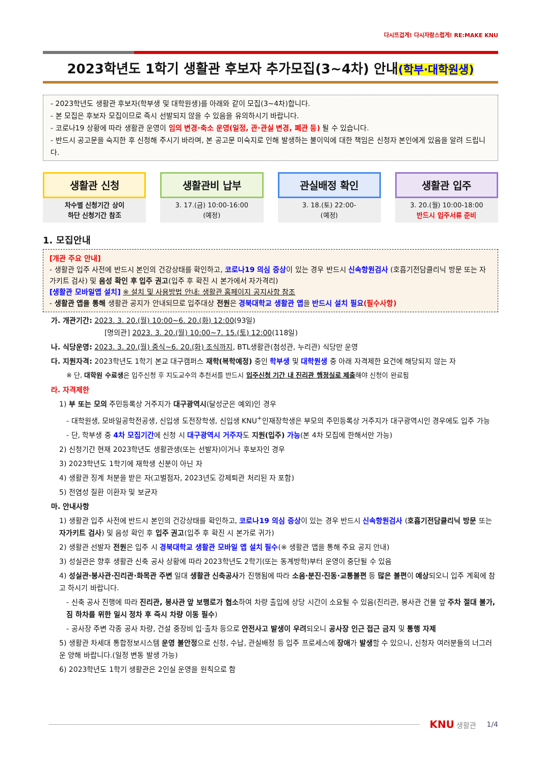다시뜨겁게! 다시자랑스럽게! RE:MAKE KNU
2023학년도 1학기 생활관 후보자 추가모집(3~4차) 안내(학부·대학원생)
- 2023학년도 생활관 후보자(학부생 및 대학원생)를 아래와 같이 모집(3~4차)합니다.
- 본 모집은 후보자 모집이므로 즉시 선발되지 않을 수 있음을 유의하시기 바랍니다.
- 코로나19 상황에 따라 생활관 운영이 임의 변경·축소 운영(일정, 관·관실 변경, 폐관 등) 될 수 있습니다.
- 반드시 공고문을 숙지한 후 신청해 주시기 바라며, 본 공고문 미숙지로 인해 발생하는 불이익에 대한 책임은 신청자 본인에게 있음을 알려 드립니다.
생활관 신청
차수별 신청기간 상이
하단 신청기간 참조
생활관비 납부
3. 17.(금) 10:00-16:00
(예정)
관실배정 확인
3. 18.(토) 22:00-
(예정)
생활관 입주
3. 20.(월) 10:00-18:00
반드시 입주서류 준비
1. 모집안내
[개관 주요 안내]
- 생활관 입주 사전에 반드시 본인의 건강상태를 확인하고, 코로나19 의심 증상이 있는 경우 반드시 신속항원검사 (호흡기전담클리닉 방문 또는 자가키트 검사) 및 음성 확인 후 입주 권고(입주 후 확진 시 본가에서 자가격리)
[생활관 모바일앱 설치] ※ 설치 및 사용방법 안내: 생활관 홈페이지 공지사항 참조
- 생활관 앱을 통해 생활관 공지가 안내되므로 입주대상 전원은 경북대학교 생활관 앱을 반드시 설치 필요(필수사항)
가. 개관기간: 2023. 3. 20.(월) 10:00~6. 20.(화) 12:00(93일)
[명의관] 2023. 3. 20.(월) 10:00~7. 15.(토) 12:00(118일)
나. 식당운영: 2023. 3. 20.(월) 중식~6. 20.(화) 조식까지, BTL생활관(첨성관, 누리관) 식당만 운영
다. 지원자격: 2023학년도 1학기 본교 대구캠퍼스 재학(복학예정) 중인 학부생 및 대학원생 중 아래 자격제한 요건에 해당되지 않는 자
※ 단, 대학원 수료생은 입주신청 후 지도교수의 추천서를 반드시 입주신청 기간 내 진리관 행정실로 제출해야 신청이 완료됨
라. 자격제한
1) 부 또는 모의 주민등록상 거주지가 대구광역시(달성군은 예외)인 경우
- 대학원생, 모바일공학전공생, 신입생 도전장학생, 신입생 KNU<sup>+</sup>인재장학생은 부모의 주민등록상 거주지가 대구광역시인 경우에도 입주 가능
- 단, 학부생 중 4차 모집기간에 신청 시 대구광역시 거주자도 지원(입주) 가능(본 4차 모집에 한해서만 가능)
2) 신청기간 현재 2023학년도 생활관생(또는 선발자)이거나 후보자인 경우
3) 2023학년도 1학기에 재학생 신분이 아닌 자
4) 생활관 징계 처분을 받은 자(고벌점자, 2023년도 강제퇴관 처리된 자 포함)
5) 전염성 질환 이환자 및 보균자
마. 안내사항
1) 생활관 입주 사전에 반드시 본인의 건강상태를 확인하고, 코로나19 의심 증상이 있는 경우 반드시 신속항원검사 (호흡기전담클리닉 방문 또는 자가키트 검사) 및 음성 확인 후 입주 권고(입주 후 확진 시 본가로 귀가)
2) 생활관 선발자 전원은 입주 시 경북대학교 생활관 모바일 앱 설치 필수(※ 생활관 앱을 통해 주요 공지 안내)
3) 성실관은 향후 생활관 신축 공사 상황에 따라 2023학년도 2학기(또는 동계방학)부터 운영이 중단될 수 있음
4) 성실관·봉사관·진리관·화목관 주변 일대 생활관 신축공사가 진행됨에 따라 소음·분진·진동·교통불편 등 많은 불편이 예상되오니 입주 계획에 참고 하시기 바랍니다.
- 신축 공사 진행에 따라 진리관, 봉사관 앞 보행로가 협소하여 차량 출입에 상당 시간이 소요될 수 있음(진리관, 봉사관 건물 앞 주차 절대 불가, 짐 하차를 위한 일시 정차 후 즉시 차량 이동 필수)
- 공사장 주변 각종 공사 차량, 건설 중장비 입·출차 등으로 안전사고 발생이 우려되오니 공사장 인근 접근 금지 및 통행 자제
5) 생활관 차세대 통합정보시스템 운영 불안정으로 신청, 수납, 관실배정 등 입주 프로세스에 장애가 발생할 수 있으니, 신청자 여러분들의 너그러운 양해 바랍니다.(일정 변동 발생 가능)
6) 2023학년도 1학기 생활관은 2인실 운영을 원칙으로 함
KNU 생활관 1/4